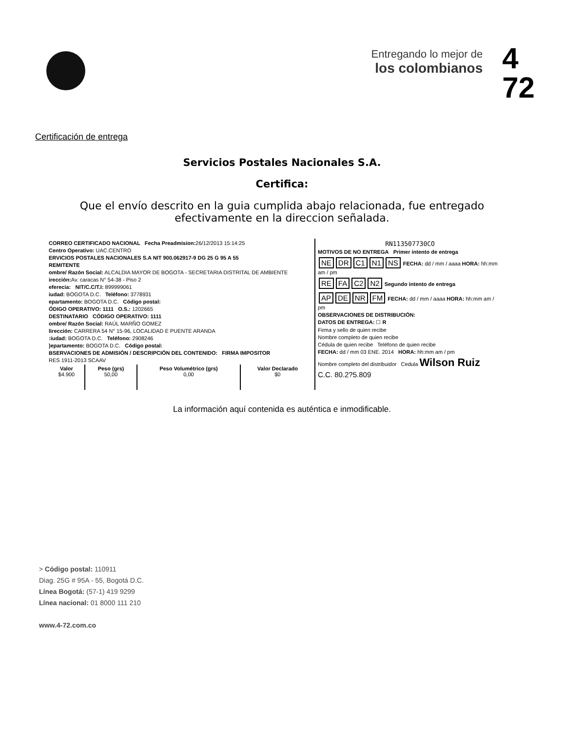Entregando lo mejor de
los colombianos
4
72
Certificación de entrega
Servicios Postales Nacionales S.A.
Certifica:
Que el envío descrito en la guia cumplida abajo relacionada, fue entregado
efectivamente en la direccion señalada.
CORREO CERTIFICADO NACIONAL Fecha Preadmision: 26/12/2013 15:14:25
Centro Operativo: UAC.CENTRO
ERVICIOS POSTALES NACIONALES S.A NIT 900.062917-9 DG 25 G 95 A 55
REMITENTE
ombre/ Razón Social: ALCALDIA MAYOR DE BOGOTA - SECRETARIA DISTRITAL DE AMBIENTE
irección: Av. caracas N° 54-38 - Piso 2
eferecia: NIT/C.C/T.I: 899999061
iudad: BOGOTA D.C. Teléfono: 3778931
epartamento: BOGOTA D.C. Código postal:
ÓDIGO OPERATIVO: 1111 O.S.: 1202665
DESTINATARIO CÓDIGO OPERATIVO: 1111
ombre/ Razón Social: RAÚL MARÑO GOMEZ
lirección: CARRERA 54 N° 15-96, LOCALIDAD E PUENTE ARANDA
:iudad: BOGOTA D.C. Teléfono: 2908246
)epartamento: BOGOTA D.C. Código postal:
BSERVACIONES DE ADMISIÓN / DESCRIPCIÓN DEL CONTENIDO: FIRMA IMPOSITOR
RES 1911-2013 SCAAV
| Valor $4.900 | Peso (grs) 50,00 | Peso Volumétrico (grs) 0,00 | Valor Declarado $0 |
RN113507730CO
MOTIVOS DE NO ENTREGA Primer intento de entrega
NE DR C1 N1 NS FECHA: dd / mm / aaaa HORA: hh:mm am / pm
RE FA C2 N2 Segundo intento de entrega
AP DE NR FM FECHA: dd / mm / aaaa HORA: hh:mm am / pm
OBSERVACIONES DE DISTRIBUCIÓN:
DATOS DE ENTREGA: ☐ R
Firma y sello de quien recibe
Nombre completo de quien recibe
Cédula de quien recibe Teléfono de quien recibe
FECHA: dd / mm 03 ENE. 2014 HORA: hh:mm am / pm
Nombre completo del distribuidor Cedula Wilson Ruiz
C.C. 80.2?5.809
La información aquí contenida es auténtica e inmodificable.
> Código postal: 110911
Diag. 25G # 95A - 55, Bogotá D.C.
Línea Bogotá: (57-1) 419 9299
Línea nacional: 01 8000 111 210
www.4-72.com.co